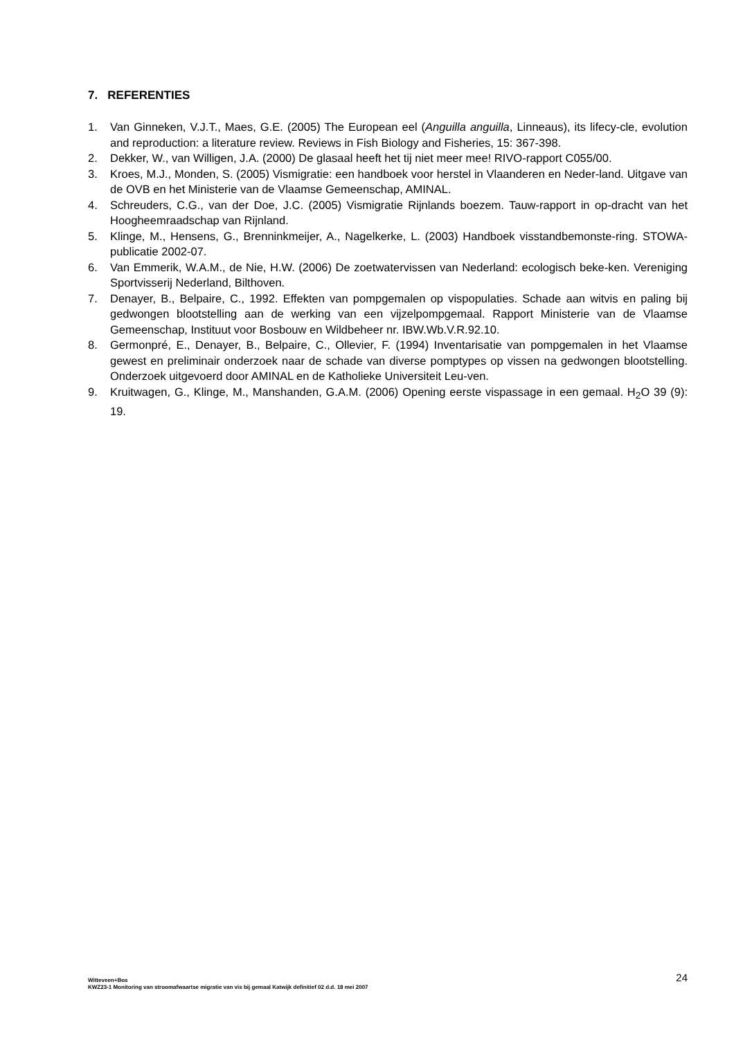7. REFERENTIES
1. Van Ginneken, V.J.T., Maes, G.E. (2005) The European eel (Anguilla anguilla, Linneaus), its lifecy-cle, evolution and reproduction: a literature review. Reviews in Fish Biology and Fisheries, 15: 367-398.
2. Dekker, W., van Willigen, J.A. (2000) De glasaal heeft het tij niet meer mee! RIVO-rapport C055/00.
3. Kroes, M.J., Monden, S. (2005) Vismigratie: een handboek voor herstel in Vlaanderen en Neder-land. Uitgave van de OVB en het Ministerie van de Vlaamse Gemeenschap, AMINAL.
4. Schreuders, C.G., van der Doe, J.C. (2005) Vismigratie Rijnlands boezem. Tauw-rapport in op-dracht van het Hoogheemraadschap van Rijnland.
5. Klinge, M., Hensens, G., Brenninkmeijer, A., Nagelkerke, L. (2003) Handboek visstandbemonste-ring. STOWA-publicatie 2002-07.
6. Van Emmerik, W.A.M., de Nie, H.W. (2006) De zoetwatervissen van Nederland: ecologisch beke-ken. Vereniging Sportvisserij Nederland, Bilthoven.
7. Denayer, B., Belpaire, C., 1992. Effekten van pompgemalen op vispopulaties. Schade aan witvis en paling bij gedwongen blootstelling aan de werking van een vijzelpompgemaal. Rapport Ministerie van de Vlaamse Gemeenschap, Instituut voor Bosbouw en Wildbeheer nr. IBW.Wb.V.R.92.10.
8. Germonpré, E., Denayer, B., Belpaire, C., Ollevier, F. (1994) Inventarisatie van pompgemalen in het Vlaamse gewest en preliminair onderzoek naar de schade van diverse pomptypes op vissen na gedwongen blootstelling. Onderzoek uitgevoerd door AMINAL en de Katholieke Universiteit Leu-ven.
9. Kruitwagen, G., Klinge, M., Manshanden, G.A.M. (2006) Opening eerste vispassage in een gemaal. H<sub>2</sub>O 39 (9): 19.
Witteveen+Bos
KWZ23-1 Monitoring van stroomafwaartse migratie van vis bij gemaal Katwijk definitief 02 d.d. 18 mei 2007
24